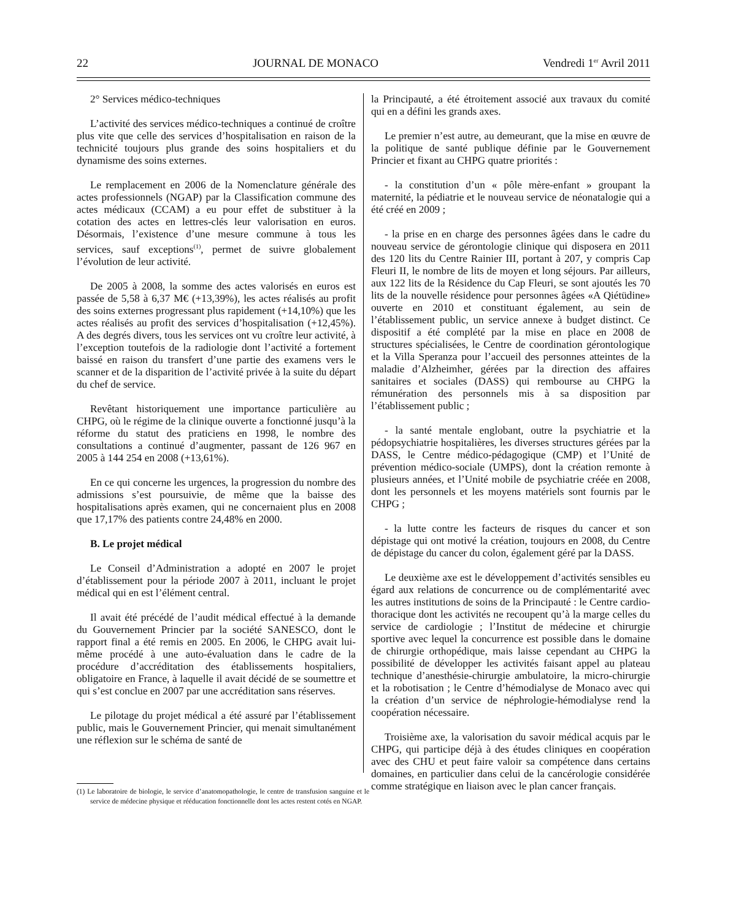22 JOURNAL DE MONACO Vendredi 1<sup>er</sup> Avril 2011
2° Services médico-techniques
L’activité des services médico-techniques a continué de croître plus vite que celle des services d’hospitalisation en raison de la technicité toujours plus grande des soins hospitaliers et du dynamisme des soins externes.
Le remplacement en 2006 de la Nomenclature générale des actes professionnels (NGAP) par la Classification commune des actes médicaux (CCAM) a eu pour effet de substituer à la cotation des actes en lettres-clés leur valorisation en euros. Désormais, l’existence d’une mesure commune à tous les services, sauf exceptions<sup>(1)</sup>, permet de suivre globalement l’évolution de leur activité.
De 2005 à 2008, la somme des actes valorisés en euros est passée de 5,58 à 6,37 M€ (+13,39%), les actes réalisés au profit des soins externes progressant plus rapidement (+14,10%) que les actes réalisés au profit des services d’hospitalisation (+12,45%). A des degrés divers, tous les services ont vu croître leur activité, à l’exception toutefois de la radiologie dont l’activité a fortement baissé en raison du transfert d’une partie des examens vers le scanner et de la disparition de l’activité privée à la suite du départ du chef de service.
Revêtant historiquement une importance particulière au CHPG, où le régime de la clinique ouverte a fonctionné jusqu’à la réforme du statut des praticiens en 1998, le nombre des consultations a continué d’augmenter, passant de 126 967 en 2005 à 144 254 en 2008 (+13,61%).
En ce qui concerne les urgences, la progression du nombre des admissions s’est poursuivie, de même que la baisse des hospitalisations après examen, qui ne concernaient plus en 2008 que 17,17% des patients contre 24,48% en 2000.
B. Le projet médical
Le Conseil d’Administration a adopté en 2007 le projet d’établissement pour la période 2007 à 2011, incluant le projet médical qui en est l’élément central.
Il avait été précédé de l’audit médical effectué à la demande du Gouvernement Princier par la société SANESCO, dont le rapport final a été remis en 2005. En 2006, le CHPG avait lui-même procédé à une auto-évaluation dans le cadre de la procédure d’accréditation des établissements hospitaliers, obligatoire en France, à laquelle il avait décidé de se soumettre et qui s’est conclue en 2007 par une accréditation sans réserves.
Le pilotage du projet médical a été assuré par l’établissement public, mais le Gouvernement Princier, qui menait simultanément une réflexion sur le schéma de santé de
(1) Le laboratoire de biologie, le service d’anatomopathologie, le centre de transfusion sanguine et le service de médecine physique et rééducation fonctionnelle dont les actes restent cotés en NGAP.
la Principauté, a été étroitement associé aux travaux du comité qui en a défini les grands axes.
Le premier n’est autre, au demeurant, que la mise en œuvre de la politique de santé publique définie par le Gouvernement Princier et fixant au CHPG quatre priorités :
- la constitution d’un « pôle mère-enfant » groupant la maternité, la pédiatrie et le nouveau service de néonatalogie qui a été créé en 2009 ;
- la prise en en charge des personnes âgées dans le cadre du nouveau service de gérontologie clinique qui disposera en 2011 des 120 lits du Centre Rainier III, portant à 207, y compris Cap Fleuri II, le nombre de lits de moyen et long séjours. Par ailleurs, aux 122 lits de la Résidence du Cap Fleuri, se sont ajoutés les 70 lits de la nouvelle résidence pour personnes âgées «A Qiétüdine» ouverte en 2010 et constituant également, au sein de l’établissement public, un service annexe à budget distinct. Ce dispositif a été complété par la mise en place en 2008 de structures spécialisées, le Centre de coordination gérontologique et la Villa Speranza pour l’accueil des personnes atteintes de la maladie d’Alzheimher, gérées par la direction des affaires sanitaires et sociales (DASS) qui rembourse au CHPG la rémunération des personnels mis à sa disposition par l’établissement public ;
- la santé mentale englobant, outre la psychiatrie et la pédopsychiatrie hospitalières, les diverses structures gérées par la DASS, le Centre médico-pédagogique (CMP) et l’Unité de prévention médico-sociale (UMPS), dont la création remonte à plusieurs années, et l’Unité mobile de psychiatrie créée en 2008, dont les personnels et les moyens matériels sont fournis par le CHPG ;
- la lutte contre les facteurs de risques du cancer et son dépistage qui ont motivé la création, toujours en 2008, du Centre de dépistage du cancer du colon, également géré par la DASS.
Le deuxième axe est le développement d’activités sensibles eu égard aux relations de concurrence ou de complémentarité avec les autres institutions de soins de la Principauté : le Centre cardio-thoracique dont les activités ne recoupent qu’à la marge celles du service de cardiologie ; l’Institut de médecine et chirurgie sportive avec lequel la concurrence est possible dans le domaine de chirurgie orthopédique, mais laisse cependant au CHPG la possibilité de développer les activités faisant appel au plateau technique d’anesthésie-chirurgie ambulatoire, la micro-chirurgie et la robotisation ; le Centre d’hémodialyse de Monaco avec qui la création d’un service de néphrologie-hémodialyse rend la coopération nécessaire.
Troisième axe, la valorisation du savoir médical acquis par le CHPG, qui participe déjà à des études cliniques en coopération avec des CHU et peut faire valoir sa compétence dans certains domaines, en particulier dans celui de la cancérologie considérée comme stratégique en liaison avec le plan cancer français.